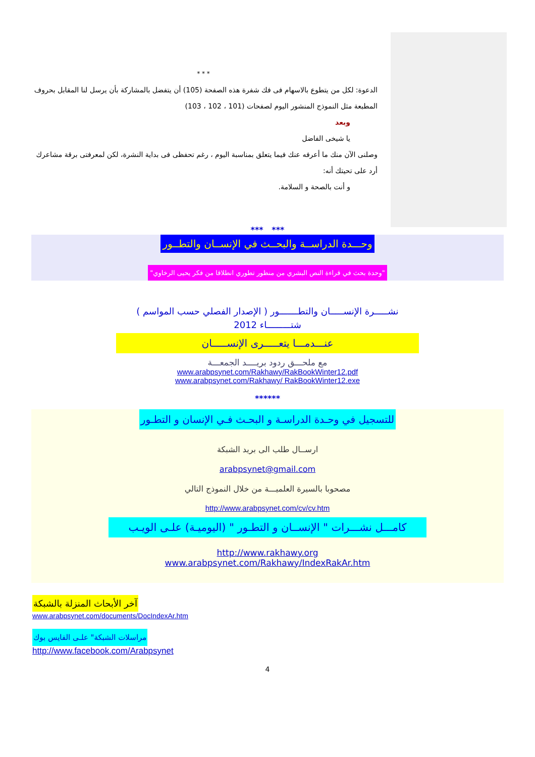* * *
الدعوة: لكل من يتطوع بالاسهام فى فك شفرة هذه الصفحة (105) أن يتفضل بالمشاركة بأن يرسل لنا المقابل بحروف المطبعة مثل النموذج المنشور اليوم لصفحات (101 ، 102 ، 103)
وبعد
يا شيخى الفاضل
وصلنى الآن منك ما أعرفه عنك فيما يتعلق بمناسبة اليوم ، رغم تحفظى فى بداية النشرة، لكن لمعرفتى برقة مشاعرك أرد على تحيتك أنه:
و أنت بالصحة و السلامة.
*** ***
وحـــدة الدراســة والبحــث في الإنســان والتطــور
"وحدة بحث في قراءة النص البشري من منظور تطوري انطلاقا من فكر يحيى الرخاوي"
نشـــــرة الإنســـــان والتطـــــــور ( الإصدار الفصلي حسب المواسم )
شتـــــــــاء 2012
عنـــدمـــا يتعـــــرى الإنســـــان
مع ملحـــق ردود بريــــد الجمعـــة
www.arabpsynet.com/Rakhawy/RakBookWinter12.pdf
www.arabpsynet.com/Rakhawy/ RakBookWinter12.exe
******
للتسجيل في وحـدة الدراسـة و البحـث فـي الإنسان و التطـور
ارســال طلب الى بريد الشبكة
arabpsynet@gmail.com
مصحوبا بالسيرة العلميـــة من خلال النموذج التالي
http://www.arabpsynet.com/cv/cv.htm
كامـــل نشـــرات " الإنســان و التطـور " (اليوميـة) علـى الويـب
http://www.rakhawy.org
www.arabpsynet.com/Rakhawy/IndexRakAr.htm
آخر الأبحاث المنزلة بالشبكة
www.arabpsynet.com/documents/DocIndexAr.htm
مراسلات الشبكة" علـى الفايس بوك
http://www.facebook.com/Arabpsynet
4